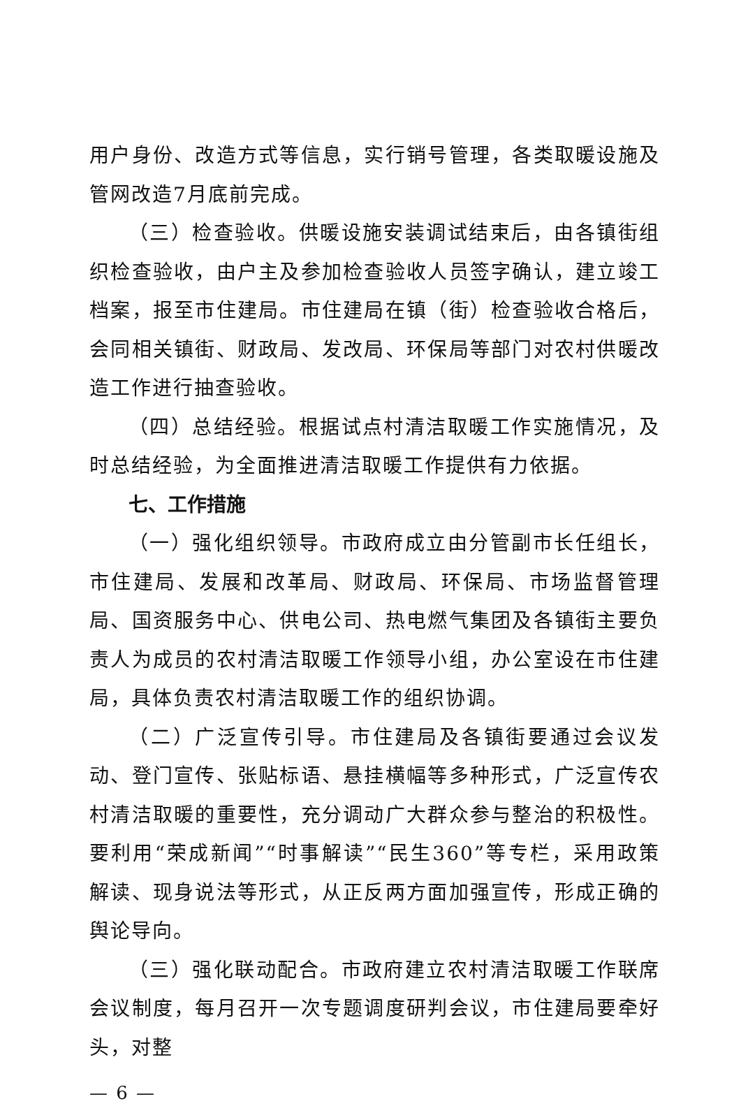用户身份、改造方式等信息，实行销号管理，各类取暖设施及管网改造7月底前完成。
（三）检查验收。供暖设施安装调试结束后，由各镇街组织检查验收，由户主及参加检查验收人员签字确认，建立竣工档案，报至市住建局。市住建局在镇（街）检查验收合格后，会同相关镇街、财政局、发改局、环保局等部门对农村供暖改造工作进行抽查验收。
（四）总结经验。根据试点村清洁取暖工作实施情况，及时总结经验，为全面推进清洁取暖工作提供有力依据。
七、工作措施
（一）强化组织领导。市政府成立由分管副市长任组长，市住建局、发展和改革局、财政局、环保局、市场监督管理局、国资服务中心、供电公司、热电燃气集团及各镇街主要负责人为成员的农村清洁取暖工作领导小组，办公室设在市住建局，具体负责农村清洁取暖工作的组织协调。
（二）广泛宣传引导。市住建局及各镇街要通过会议发动、登门宣传、张贴标语、悬挂横幅等多种形式，广泛宣传农村清洁取暖的重要性，充分调动广大群众参与整治的积极性。要利用“荣成新闻”“时事解读”“民生360”等专栏，采用政策解读、现身说法等形式，从正反两方面加强宣传，形成正确的舆论导向。
（三）强化联动配合。市政府建立农村清洁取暖工作联席会议制度，每月召开一次专题调度研判会议，市住建局要牵好头，对整
— 6 —